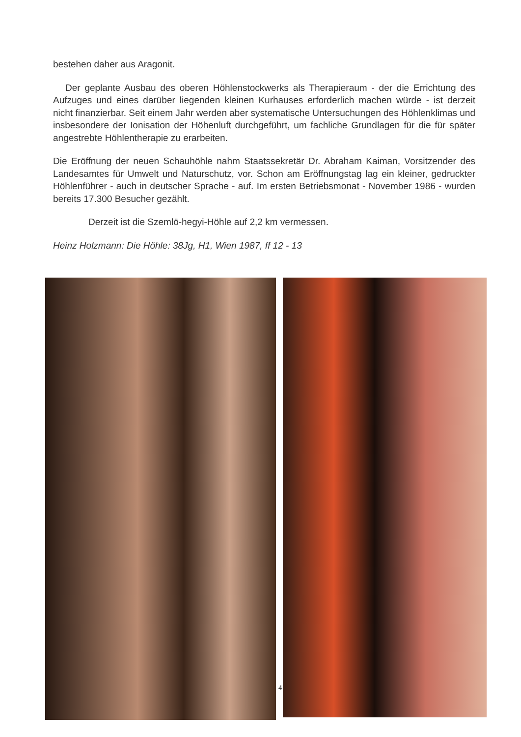bestehen daher aus Aragonit.
Der geplante Ausbau des oberen Höhlenstockwerks als Therapieraum - der die Errichtung des Aufzuges und eines darüber liegenden kleinen Kurhauses erforderlich machen würde - ist derzeit nicht finanzierbar. Seit einem Jahr werden aber systematische Untersuchungen des Höhlenklimas und insbesondere der Ionisation der Höhenluft durchgeführt, um fachliche Grundlagen für die für später angestrebte Höhlentherapie zu erarbeiten.
Die Eröffnung der neuen Schauhöhle nahm Staatssekretär Dr. Abraham Kaiman, Vorsitzender des Landesamtes für Umwelt und Naturschutz, vor. Schon am Eröffnungstag lag ein kleiner, gedruckter Höhlenführer - auch in deutscher Sprache - auf. Im ersten Betriebsmonat - November 1986 - wurden bereits 17.300 Besucher gezählt.
Derzeit ist die Szemlö-hegyi-Höhle auf 2,2 km vermessen.
Heinz Holzmann: Die Höhle: 38Jg, H1, Wien 1987, ff 12 - 13
4